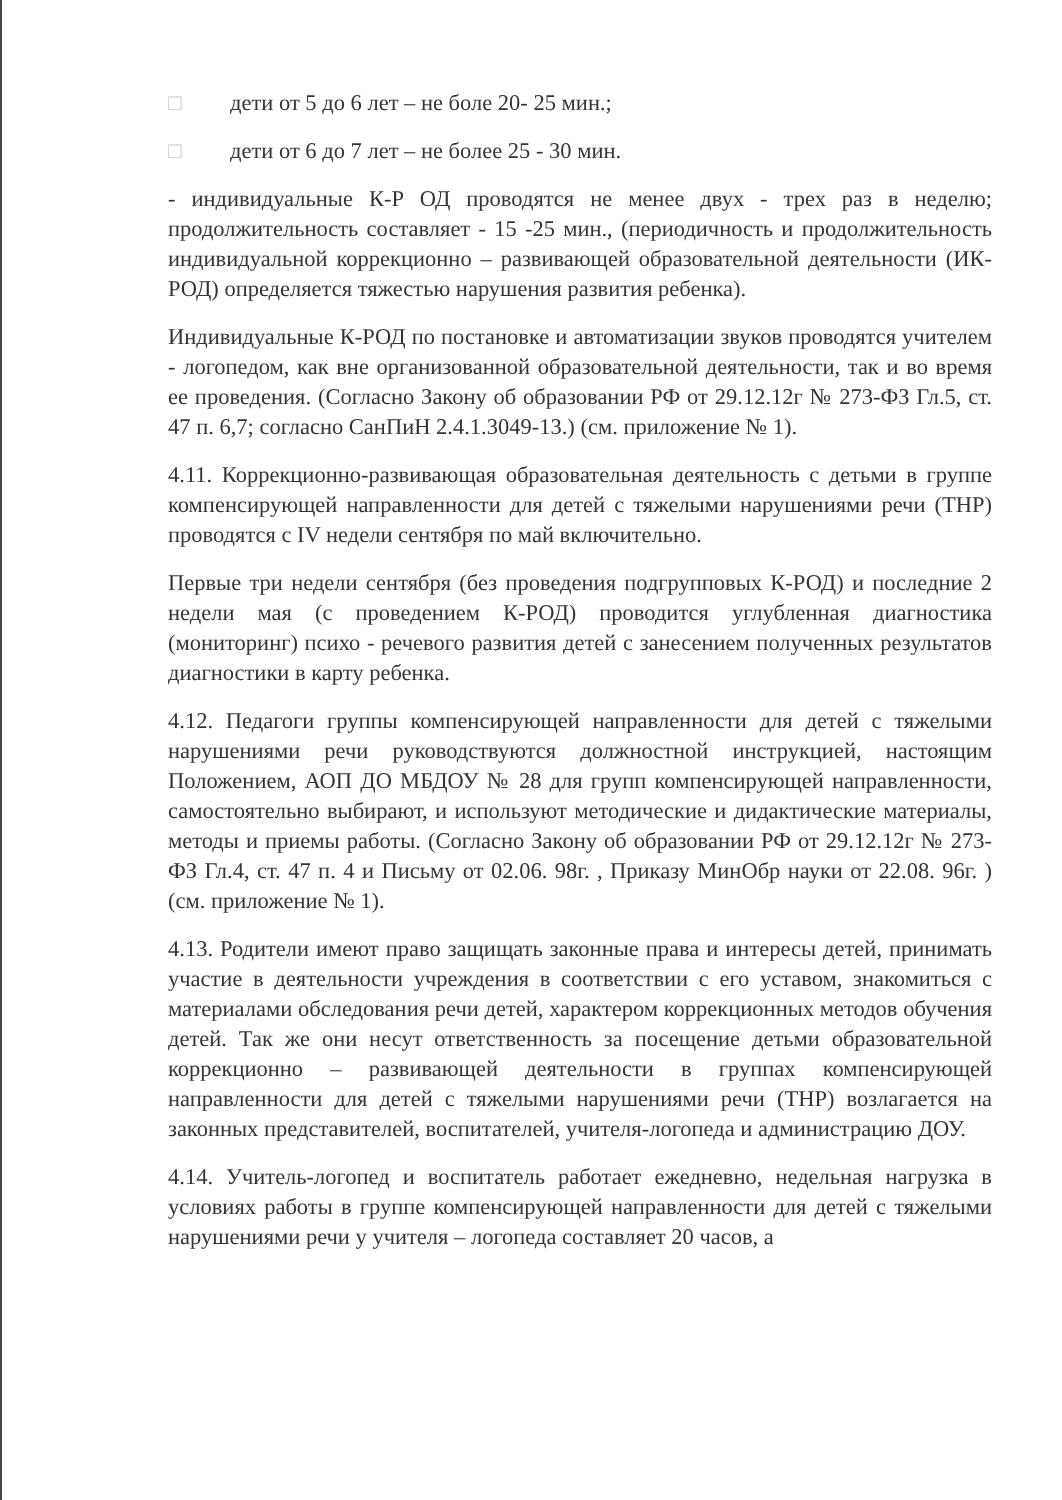□ дети от 5 до 6 лет – не боле 20- 25 мин.;
□ дети от 6 до 7 лет – не более 25 - 30 мин.
- индивидуальные К-Р ОД проводятся не менее двух - трех раз в неделю; продолжительность составляет - 15 -25 мин., (периодичность и продолжительность индивидуальной коррекционно – развивающей образовательной деятельности (ИК-РОД) определяется тяжестью нарушения развития ребенка).
Индивидуальные К-РОД по постановке и автоматизации звуков проводятся учителем - логопедом, как вне организованной образовательной деятельности, так и во время ее проведения. (Согласно Закону об образовании РФ от 29.12.12г № 273-ФЗ Гл.5, ст. 47 п. 6,7; согласно СанПиН 2.4.1.3049-13.) (см. приложение № 1).
4.11. Коррекционно-развивающая образовательная деятельность с детьми в группе компенсирующей направленности для детей с тяжелыми нарушениями речи (ТНР) проводятся с IV недели сентября по май включительно.
Первые три недели сентября (без проведения подгрупповых К-РОД) и последние 2 недели мая (с проведением К-РОД) проводится углубленная диагностика (мониторинг) психо - речевого развития детей с занесением полученных результатов диагностики в карту ребенка.
4.12. Педагоги группы компенсирующей направленности для детей с тяжелыми нарушениями речи руководствуются должностной инструкцией, настоящим Положением, АОП ДО МБДОУ № 28 для групп компенсирующей направленности, самостоятельно выбирают, и используют методические и дидактические материалы, методы и приемы работы. (Согласно Закону об образовании РФ от 29.12.12г № 273-ФЗ Гл.4, ст. 47 п. 4 и Письму от 02.06. 98г. , Приказу МинОбр науки от 22.08. 96г. ) (см. приложение № 1).
4.13. Родители имеют право защищать законные права и интересы детей, принимать участие в деятельности учреждения в соответствии с его уставом, знакомиться с материалами обследования речи детей, характером коррекционных методов обучения детей. Так же они несут ответственность за посещение детьми образовательной коррекционно – развивающей деятельности в группах компенсирующей направленности для детей с тяжелыми нарушениями речи (ТНР) возлагается на законных представителей, воспитателей, учителя-логопеда и администрацию ДОУ.
4.14. Учитель-логопед и воспитатель работает ежедневно, недельная нагрузка в условиях работы в группе компенсирующей направленности для детей с тяжелыми нарушениями речи у учителя – логопеда составляет 20 часов, а